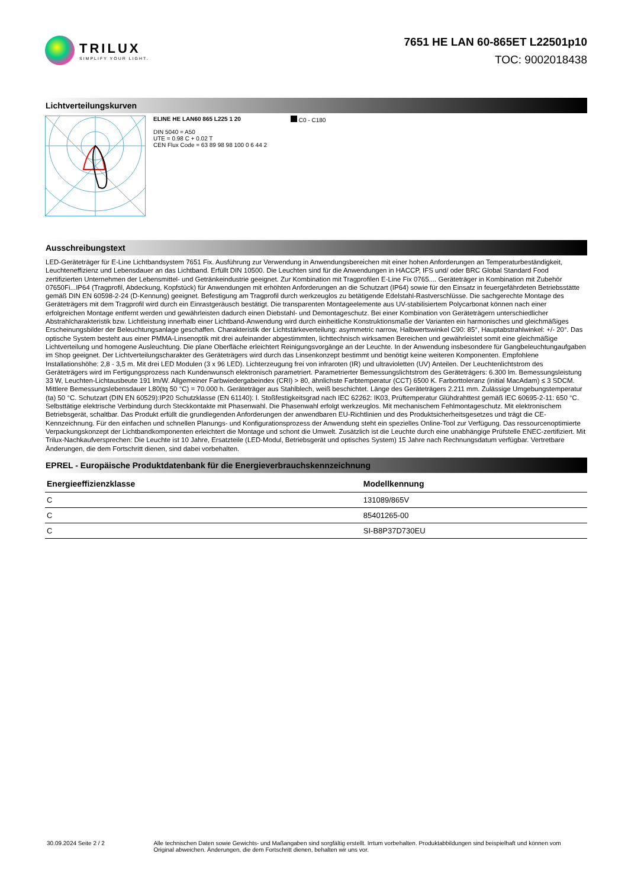TRILUX
SIMPLIFY YOUR LIGHT.
7651 HE LAN 60-865ET L22501p10
TOC: 9002018438
Lichtverteilungskurven
ELINE HE LAN60 865 L225 1 20
DIN 5040 = A50
UTE = 0.98 C + 0.02 T
CEN Flux Code = 63 89 98 98 100 0 6 44 2
C0 - C180
Ausschreibungstext
LED-Geräteträger für E-Line Lichtbandsystem 7651 Fix. Ausführung zur Verwendung in Anwendungsbereichen mit einer hohen Anforderungen an Temperaturbeständigkeit, Leuchteneffizienz und Lebensdauer an das Lichtband. Erfüllt DIN 10500. Die Leuchten sind für die Anwendungen in HACCP, IFS und/ oder BRC Global Standard Food zertifizierten Unternehmen der Lebensmittel- und Getränkeindustrie geeignet. Zur Kombination mit Tragprofilen E-Line Fix 0765.... Geräteträger in Kombination mit Zubehör 07650Fi...IP64 (Tragprofil, Abdeckung, Kopfstück) für Anwendungen mit erhöhten Anforderungen an die Schutzart (IP64) sowie für den Einsatz in feuergefährdeten Betriebsstätte gemäß DIN EN 60598-2-24 (D-Kennung) geeignet. Befestigung am Tragprofil durch werkzeuglos zu betätigende Edelstahl-Rastverschlüsse. Die sachgerechte Montage des Geräteträgers mit dem Tragprofil wird durch ein Einrastgeräusch bestätigt. Die transparenten Montageelemente aus UV-stabilisiertem Polycarbonat können nach einer erfolgreichen Montage entfernt werden und gewährleisten dadurch einen Diebstahl- und Demontageschutz. Bei einer Kombination von Geräteträgern unterschiedlicher Abstrahlcharakteristik bzw. Lichtleistung innerhalb einer Lichtband-Anwendung wird durch einheitliche Konstruktionsmaße der Varianten ein harmonisches und gleichmäßiges Erscheinungsbilder der Beleuchtungsanlage geschaffen. Charakteristik der Lichtstärkeverteilung: asymmetric narrow, Halbwertswinkel C90: 85°, Hauptabstrahlwinkel: +/- 20°. Das optische System besteht aus einer PMMA-Linsenoptik mit drei aufeinander abgestimmten, lichttechnisch wirksamen Bereichen und gewährleistet somit eine gleichmäßige Lichtverteilung und homogene Ausleuchtung. Die plane Oberfläche erleichtert Reinigungsvorgänge an der Leuchte. In der Anwendung insbesondere für Gangbeleuchtungaufgaben im Shop geeignet. Der Lichtverteilungscharakter des Geräteträgers wird durch das Linsenkonzept bestimmt und benötigt keine weiteren Komponenten. Empfohlene Installationshöhe: 2,8 - 3,5 m. Mit drei LED Modulen (3 x 96 LED). Lichterzeugung frei von infraroten (IR) und ultravioletten (UV) Anteilen. Der Leuchtenlichtstrom des Geräteträgers wird im Fertigungsprozess nach Kundenwunsch elektronisch parametriert. Parametrierter Bemessungslichtstrom des Geräteträgers: 6.300 lm. Bemessungsleistung 33 W, Leuchten-Lichtausbeute 191 lm/W. Allgemeiner Farbwiedergabeindex (CRI) > 80, ähnlichste Farbtemperatur (CCT) 6500 K. Farborttoleranz (initial MacAdam) ≤ 3 SDCM. Mittlere Bemessungslebensdauer L80(tq 50 °C) = 70.000 h. Geräteträger aus Stahlblech, weiß beschichtet. Länge des Geräteträgers 2.211 mm. Zulässige Umgebungstemperatur (ta) 50 °C. Schutzart (DIN EN 60529):IP20 Schutzklasse (EN 61140): I. Stoßfestigkeitsgrad nach IEC 62262: IK03, Prüftemperatur Glühdrahttest gemäß IEC 60695-2-11: 650 °C. Selbsttätige elektrische Verbindung durch Steckkontakte mit Phasenwahl. Die Phasenwahl erfolgt werkzeuglos. Mit mechanischem Fehlmontageschutz. Mit elektronischem Betriebsgerät, schaltbar. Das Produkt erfüllt die grundlegenden Anforderungen der anwendbaren EU-Richtlinien und des Produktsicherheitsgesetzes und trägt die CE-Kennzeichnung. Für den einfachen und schnellen Planungs- und Konfigurationsprozess der Anwendung steht ein spezielles Online-Tool zur Verfügung. Das ressourcenoptimierte Verpackungskonzept der Lichtbandkomponenten erleichtert die Montage und schont die Umwelt. Zusätzlich ist die Leuchte durch eine unabhängige Prüfstelle ENEC-zertifiziert. Mit Trilux-Nachkaufversprechen: Die Leuchte ist 10 Jahre, Ersatzteile (LED-Modul, Betriebsgerät und optisches System) 15 Jahre nach Rechnungsdatum verfügbar. Vertretbare Änderungen, die dem Fortschritt dienen, sind dabei vorbehalten.
EPREL - Europäische Produktdatenbank für die Energieverbrauchskennzeichnung
| Energieeffizienzklasse | Modellkennung |
| --- | --- |
| C | 131089/865V |
| C | 85401265-00 |
| C | SI-B8P37D730EU |
30.09.2024 Seite 2 / 2 Alle technischen Daten sowie Gewichts- und Maßangaben sind sorgfältig erstellt. Irrtum vorbehalten. Produktabbildungen sind beispielhaft und können vom Original abweichen. Änderungen, die dem Fortschritt dienen, behalten wir uns vor.